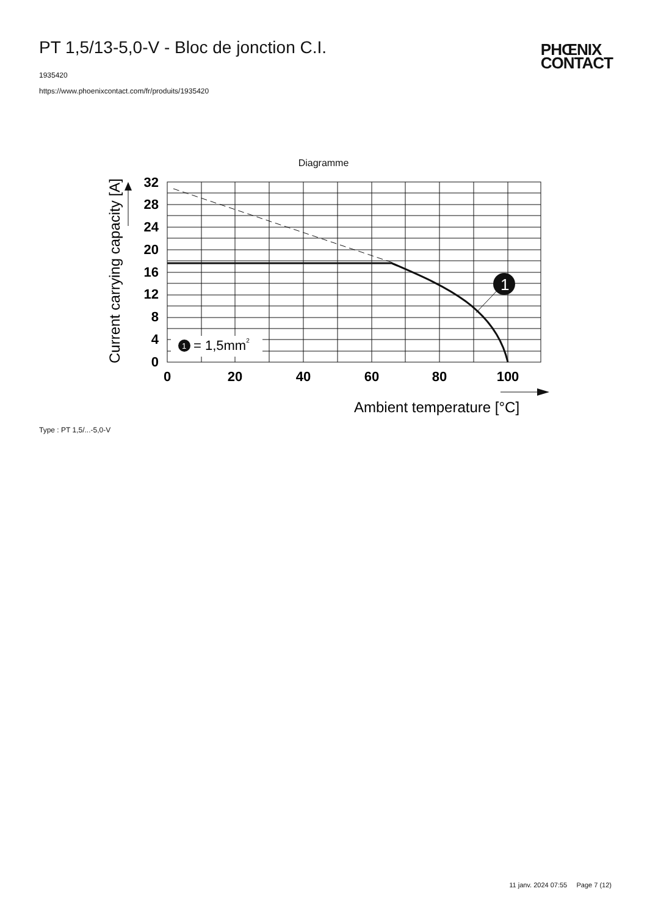PT 1,5/13-5,0-V - Bloc de jonction C.I.
1935420
https://www.phoenixcontact.com/fr/produits/1935420
PHŒNIX
CONTACT
Diagramme
1
1
= 1,5mm2
32
28
24
20
16
12
8
4
0
0
20
40
60
80
100
Ambient temperature [°C]
Current carrying capacity [A]
Type : PT 1,5/...-5,0-V
11 janv. 2024 07:55 Page 7 (12)